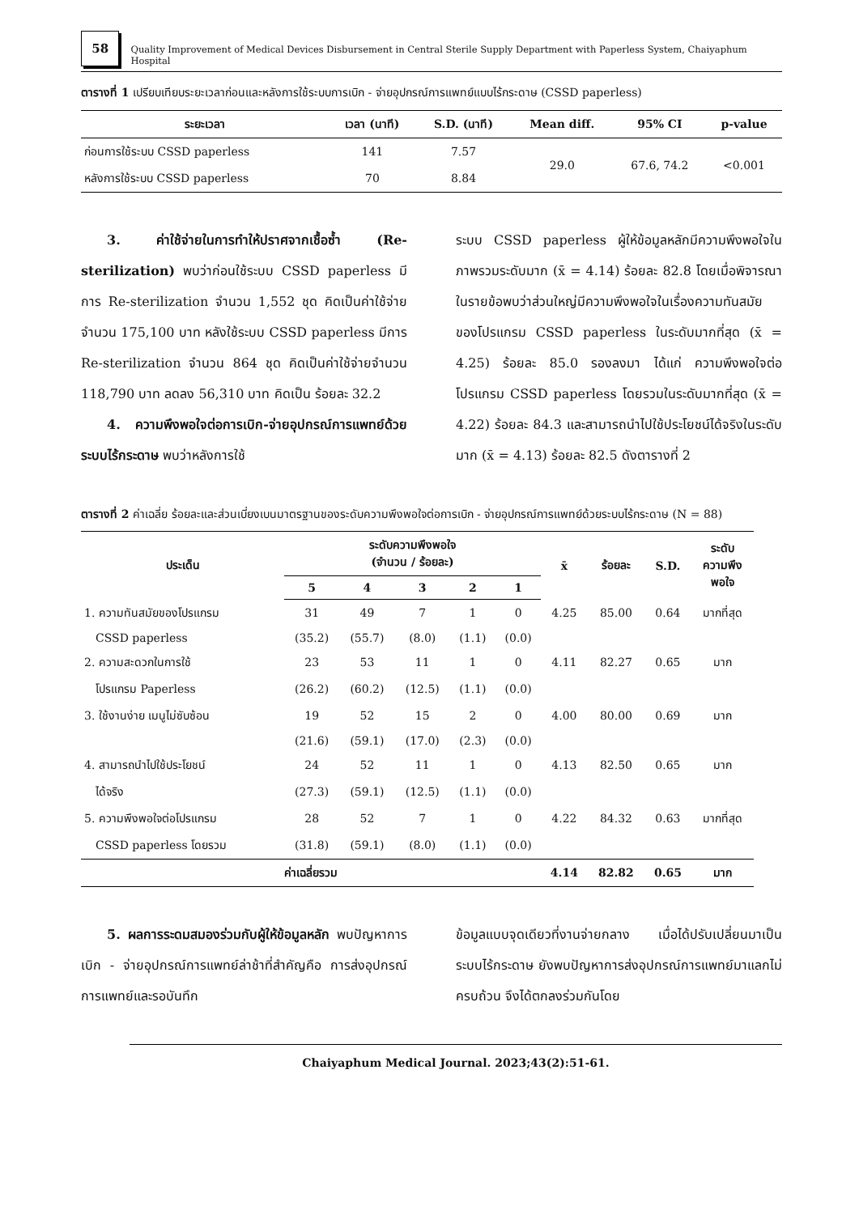58
Quality Improvement of Medical Devices Disbursement in Central Sterile Supply Department with Paperless System, Chaiyaphum Hospital
ตารางที่ 1 เปรียบเทียบระยะเวลาก่อนและหลังการใช้ระบบการเบิก - จ่ายอุปกรณ์การแพทย์แบบไร้กระดาษ (CSSD paperless)
| ระยะเวลา | เวลา (นาที) | S.D. (นาที) | Mean diff. | 95% CI | p-value |
| --- | --- | --- | --- | --- | --- |
| ก่อนการใช้ระบบ CSSD paperless | 141 | 7.57 | 29.0 | 67.6, 74.2 | <0.001 |
| หลังการใช้ระบบ CSSD paperless | 70 | 8.84 | | | |
  3. ค่าใช้จ่ายในการทำให้ปราศจากเชื้อซ้ำ (Re-sterilization) พบว่าก่อนใช้ระบบ CSSD paperless มีการ Re-sterilization จำนวน 1,552 ชุด คิดเป็นค่าใช้จ่ายจำนวน 175,100 บาท หลังใช้ระบบ CSSD paperless มีการ Re-sterilization จำนวน 864 ชุด คิดเป็นค่าใช้จ่ายจำนวน 118,790 บาท ลดลง 56,310 บาท คิดเป็น ร้อยละ 32.2
  4. ความพึงพอใจต่อการเบิก-จ่ายอุปกรณ์การแพทย์ด้วยระบบไร้กระดาษ พบว่าหลังการใช้
ระบบ CSSD paperless ผู้ให้ข้อมูลหลักมีความพึงพอใจในภาพรวมระดับมาก (x̄ = 4.14) ร้อยละ 82.8 โดยเมื่อพิจารณาในรายข้อพบว่าส่วนใหญ่มีความพึงพอใจในเรื่องความทันสมัยของโปรแกรม CSSD paperless ในระดับมากที่สุด (x̄ = 4.25) ร้อยละ 85.0 รองลงมา ได้แก่ ความพึงพอใจต่อโปรแกรม CSSD paperless โดยรวมในระดับมากที่สุด (x̄ = 4.22) ร้อยละ 84.3 และสามารถนำไปใช้ประโยชน์ได้จริงในระดับมาก (x̄ = 4.13) ร้อยละ 82.5 ดังตารางที่ 2
ตารางที่ 2 ค่าเฉลี่ย ร้อยละและส่วนเบี่ยงเบนมาตรฐานของระดับความพึงพอใจต่อการเบิก - จ่ายอุปกรณ์การแพทย์ด้วยระบบไร้กระดาษ (N = 88)
| ประเด็น | ระดับความพึงพอใจ (จำนวน / ร้อยละ) | | | | | x̄ | ร้อยละ | S.D. | ระดับ ความพึง พอใจ |
| --- | --- | --- | --- | --- | --- | --- | --- | --- | --- |
| | 5 | 4 | 3 | 2 | 1 | | | | |
| 1. ความทันสมัยของโปรแกรม | 31 | 49 | 7 | 1 | 0 | 4.25 | 85.00 | 0.64 | มากที่สุด |
| CSSD paperless | (35.2) | (55.7) | (8.0) | (1.1) | (0.0) | | | | |
| 2. ความสะดวกในการใช้ | 23 | 53 | 11 | 1 | 0 | 4.11 | 82.27 | 0.65 | มาก |
| โปรแกรม Paperless | (26.2) | (60.2) | (12.5) | (1.1) | (0.0) | | | | |
| 3. ใช้งานง่าย เมนูไม่ซับซ้อน | 19 | 52 | 15 | 2 | 0 | 4.00 | 80.00 | 0.69 | มาก |
| | (21.6) | (59.1) | (17.0) | (2.3) | (0.0) | | | | |
| 4. สามารถนำไปใช้ประโยชน์ | 24 | 52 | 11 | 1 | 0 | 4.13 | 82.50 | 0.65 | มาก |
| ได้จริง | (27.3) | (59.1) | (12.5) | (1.1) | (0.0) | | | | |
| 5. ความพึงพอใจต่อโปรแกรม | 28 | 52 | 7 | 1 | 0 | 4.22 | 84.32 | 0.63 | มากที่สุด |
| CSSD paperless โดยรวม | (31.8) | (59.1) | (8.0) | (1.1) | (0.0) | | | | |
| ค่าเฉลี่ยรวม | | | | | | 4.14 | 82.82 | 0.65 | มาก |
  5. ผลการระดมสมองร่วมกับผู้ให้ข้อมูลหลัก พบปัญหาการเบิก - จ่ายอุปกรณ์การแพทย์ล่าช้าที่สำคัญคือ การส่งอุปกรณ์การแพทย์และรอบันทึก
ข้อมูลแบบจุดเดียวที่งานจ่ายกลาง เมื่อได้ปรับเปลี่ยนมาเป็นระบบไร้กระดาษ ยังพบปัญหาการส่งอุปกรณ์การแพทย์มาแลกไม่ครบถ้วน จึงได้ตกลงร่วมกันโดย
Chaiyaphum Medical Journal. 2023;43(2):51-61.